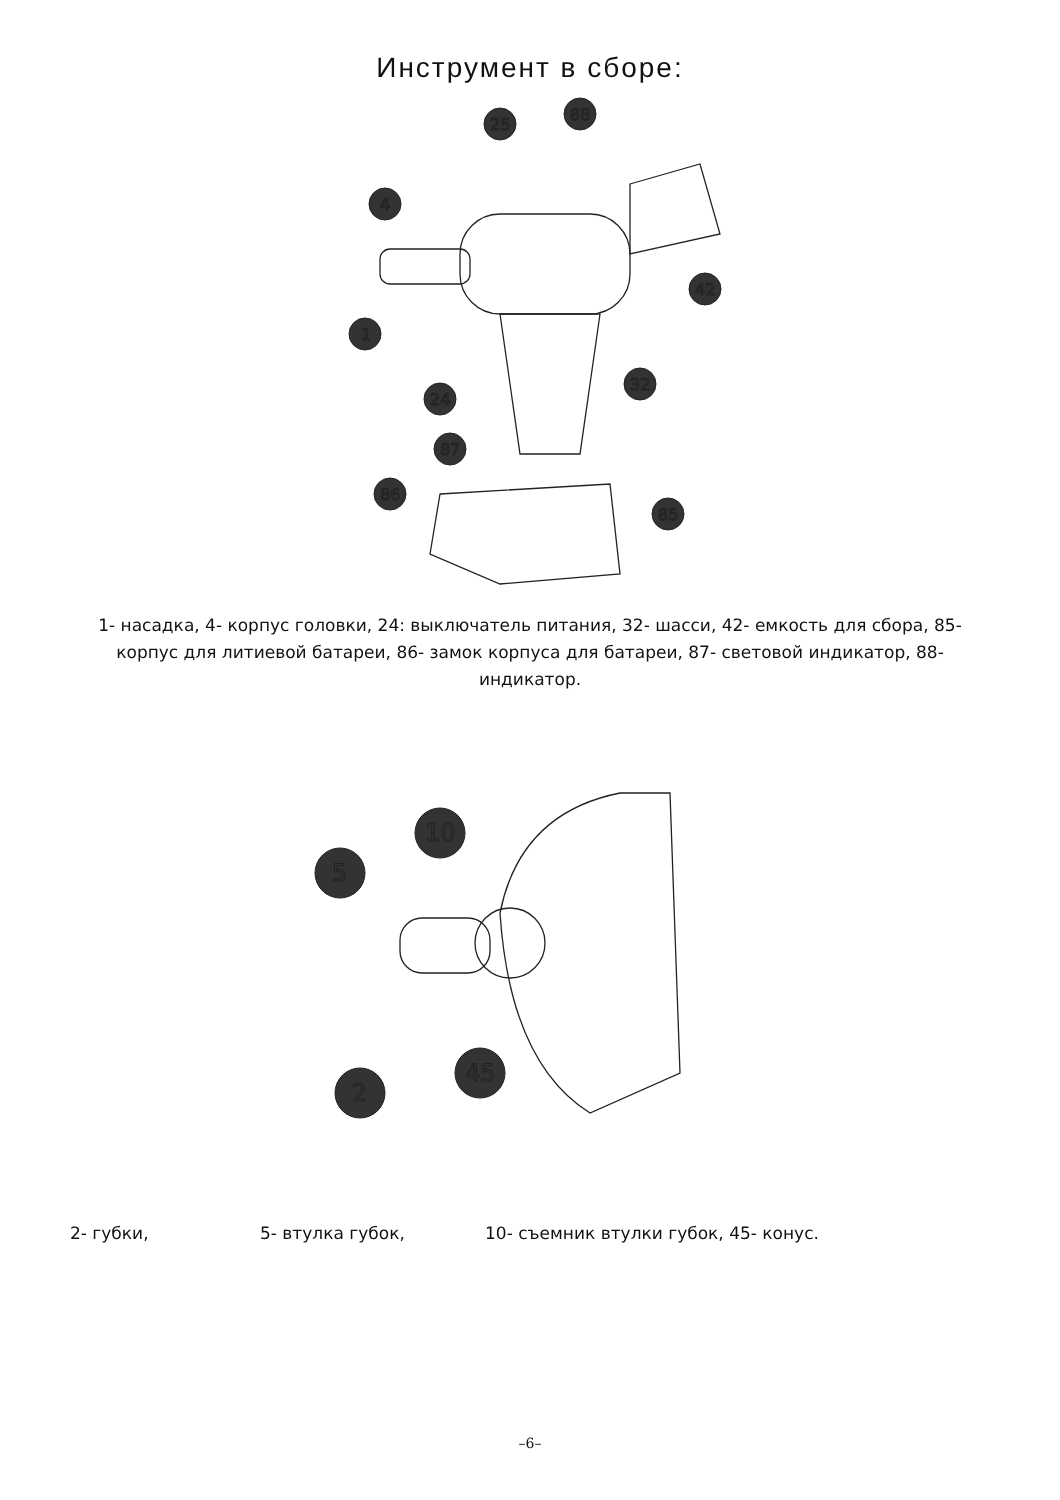Инструмент в сборе:
25
88
4
42
1
32
24
87
86
85
1- насадка, 4- корпус головки, 24: выключатель питания, 32- шасси, 42- емкость для сбора, 85- корпус для литиевой батареи, 86- замок корпуса для батареи, 87- световой индикатор, 88- индикатор.
5
10
2
45
2- губки, 5- втулка губок, 10- съемник втулки губок, 45- конус.
–6–